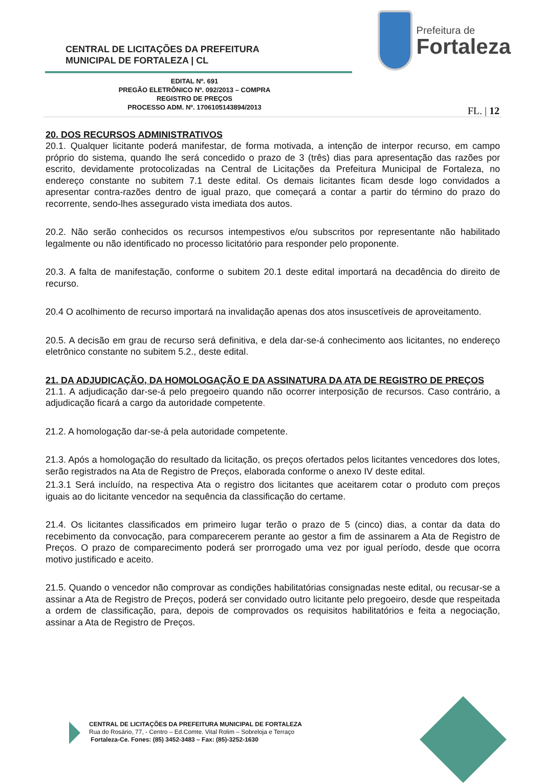CENTRAL DE LICITAÇÕES DA PREFEITURA
MUNICIPAL DE FORTALEZA | CL
Prefeitura de
Fortaleza
EDITAL Nº. 691
PREGÃO ELETRÔNICO Nº. 092/2013 – COMPRA
REGISTRO DE PREÇOS
PROCESSO ADM. Nº. 1706105143894/2013
FL. | 12
20. DOS RECURSOS ADMINISTRATIVOS
20.1. Qualquer licitante poderá manifestar, de forma motivada, a intenção de interpor recurso, em campo próprio do sistema, quando lhe será concedido o prazo de 3 (três) dias para apresentação das razões por escrito, devidamente protocolizadas na Central de Licitações da Prefeitura Municipal de Fortaleza, no endereço constante no subitem 7.1 deste edital. Os demais licitantes ficam desde logo convidados a apresentar contra-razões dentro de igual prazo, que começará a contar a partir do término do prazo do recorrente, sendo-lhes assegurado vista imediata dos autos.
20.2. Não serão conhecidos os recursos intempestivos e/ou subscritos por representante não habilitado legalmente ou não identificado no processo licitatório para responder pelo proponente.
20.3. A falta de manifestação, conforme o subitem 20.1 deste edital importará na decadência do direito de recurso.
20.4 O acolhimento de recurso importará na invalidação apenas dos atos insuscetíveis de aproveitamento.
20.5. A decisão em grau de recurso será definitiva, e dela dar-se-á conhecimento aos licitantes, no endereço eletrônico constante no subitem 5.2., deste edital.
21. DA ADJUDICAÇÃO, DA HOMOLOGAÇÃO E DA ASSINATURA DA ATA DE REGISTRO DE PREÇOS
21.1. A adjudicação dar-se-á pelo pregoeiro quando não ocorrer interposição de recursos. Caso contrário, a adjudicação ficará a cargo da autoridade competente.
21.2. A homologação dar-se-á pela autoridade competente.
21.3. Após a homologação do resultado da licitação, os preços ofertados pelos licitantes vencedores dos lotes, serão registrados na Ata de Registro de Preços, elaborada conforme o anexo IV deste edital.
21.3.1 Será incluído, na respectiva Ata o registro dos licitantes que aceitarem cotar o produto com preços iguais ao do licitante vencedor na sequência da classificação do certame.
21.4. Os licitantes classificados em primeiro lugar terão o prazo de 5 (cinco) dias, a contar da data do recebimento da convocação, para comparecerem perante ao gestor a fim de assinarem a Ata de Registro de Preços. O prazo de comparecimento poderá ser prorrogado uma vez por igual período, desde que ocorra motivo justificado e aceito.
21.5. Quando o vencedor não comprovar as condições habilitatórias consignadas neste edital, ou recusar-se a assinar a Ata de Registro de Preços, poderá ser convidado outro licitante pelo pregoeiro, desde que respeitada a ordem de classificação, para, depois de comprovados os requisitos habilitatórios e feita a negociação, assinar a Ata de Registro de Preços.
CENTRAL DE LICITAÇÕES DA PREFEITURA MUNICIPAL DE FORTALEZA
Rua do Rosário, 77, - Centro – Ed.Comte. Vital Rolim – Sobreloja e Terraço
Fortaleza-Ce. Fones: (85) 3452-3483 – Fax: (85)-3252-1630